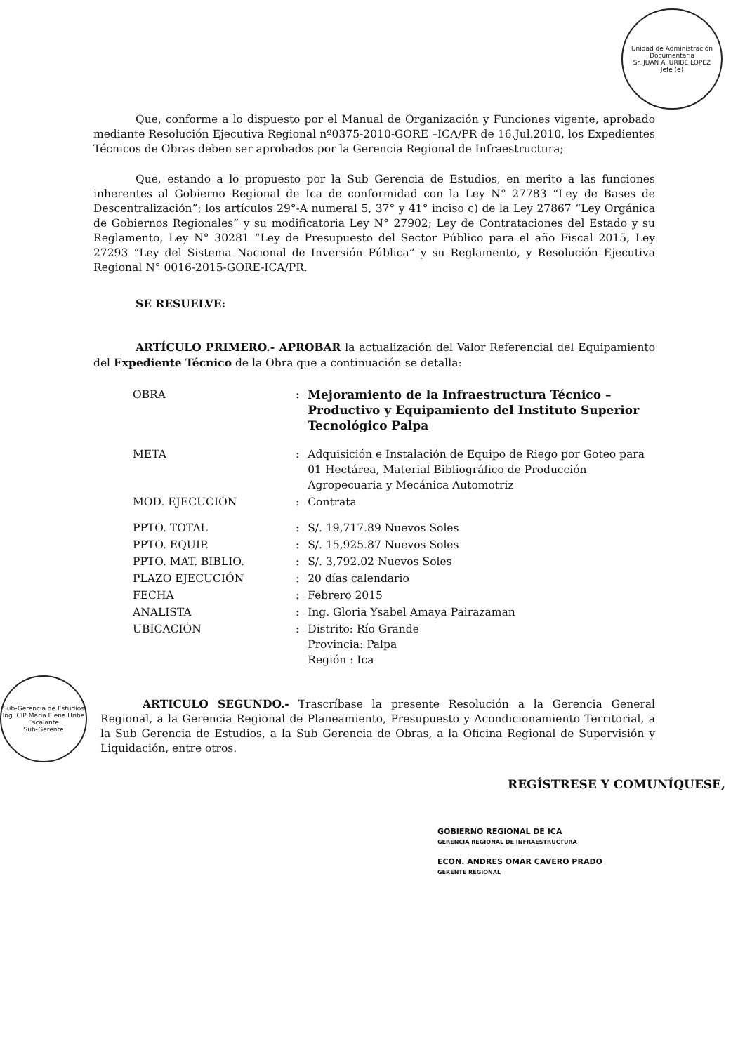Unidad de Administración Documentaria
Sr. JUAN A. URIBE LOPEZ
Jefe (e)
Sub-Gerencia de Estudios
Ing. CIP María Elena Uribe Escalante
Sub-Gerente
Que, conforme a lo dispuesto por el Manual de Organización y Funciones vigente, aprobado mediante Resolución Ejecutiva Regional nº0375-2010-GORE –ICA/PR de 16.Jul.2010, los Expedientes Técnicos de Obras deben ser aprobados por la Gerencia Regional de Infraestructura;
Que, estando a lo propuesto por la Sub Gerencia de Estudios, en merito a las funciones inherentes al Gobierno Regional de Ica de conformidad con la Ley N° 27783 “Ley de Bases de Descentralización”; los artículos 29°-A numeral 5, 37° y 41° inciso c) de la Ley 27867 “Ley Orgánica de Gobiernos Regionales” y su modificatoria Ley N° 27902; Ley de Contrataciones del Estado y su Reglamento, Ley N° 30281 “Ley de Presupuesto del Sector Público para el año Fiscal 2015, Ley 27293 “Ley del Sistema Nacional de Inversión Pública” y su Reglamento, y Resolución Ejecutiva Regional N° 0016-2015-GORE-ICA/PR.
SE RESUELVE:
ARTÍCULO PRIMERO.- APROBAR la actualización del Valor Referencial del Equipamiento del Expediente Técnico de la Obra que a continuación se detalla:
| OBRA | : | Mejoramiento de la Infraestructura Técnico – Productivo y Equipamiento del Instituto Superior Tecnológico Palpa |
| META | : | Adquisición e Instalación de Equipo de Riego por Goteo para 01 Hectárea, Material Bibliográfico de Producción Agropecuaria y Mecánica Automotriz |
| MOD. EJECUCIÓN | : | Contrata |
| PPTO. TOTAL | : | S/. 19,717.89 Nuevos Soles |
| PPTO. EQUIP. | : | S/. 15,925.87 Nuevos Soles |
| PPTO. MAT. BIBLIO. | : | S/. 3,792.02 Nuevos Soles |
| PLAZO EJECUCIÓN | : | 20 días calendario |
| FECHA | : | Febrero 2015 |
| ANALISTA | : | Ing. Gloria Ysabel Amaya Pairazaman |
| UBICACIÓN | : | Distrito: Río Grande Provincia: Palpa Región : Ica |
ARTICULO SEGUNDO.- Trascríbase la presente Resolución a la Gerencia General Regional, a la Gerencia Regional de Planeamiento, Presupuesto y Acondicionamiento Territorial, a la Sub Gerencia de Estudios, a la Sub Gerencia de Obras, a la Oficina Regional de Supervisión y Liquidación, entre otros.
REGÍSTRESE Y COMUNÍQUESE,
GOBIERNO REGIONAL DE ICA
GERENCIA REGIONAL DE INFRAESTRUCTURA
ECON. ANDRES OMAR CAVERO PRADO
GERENTE REGIONAL